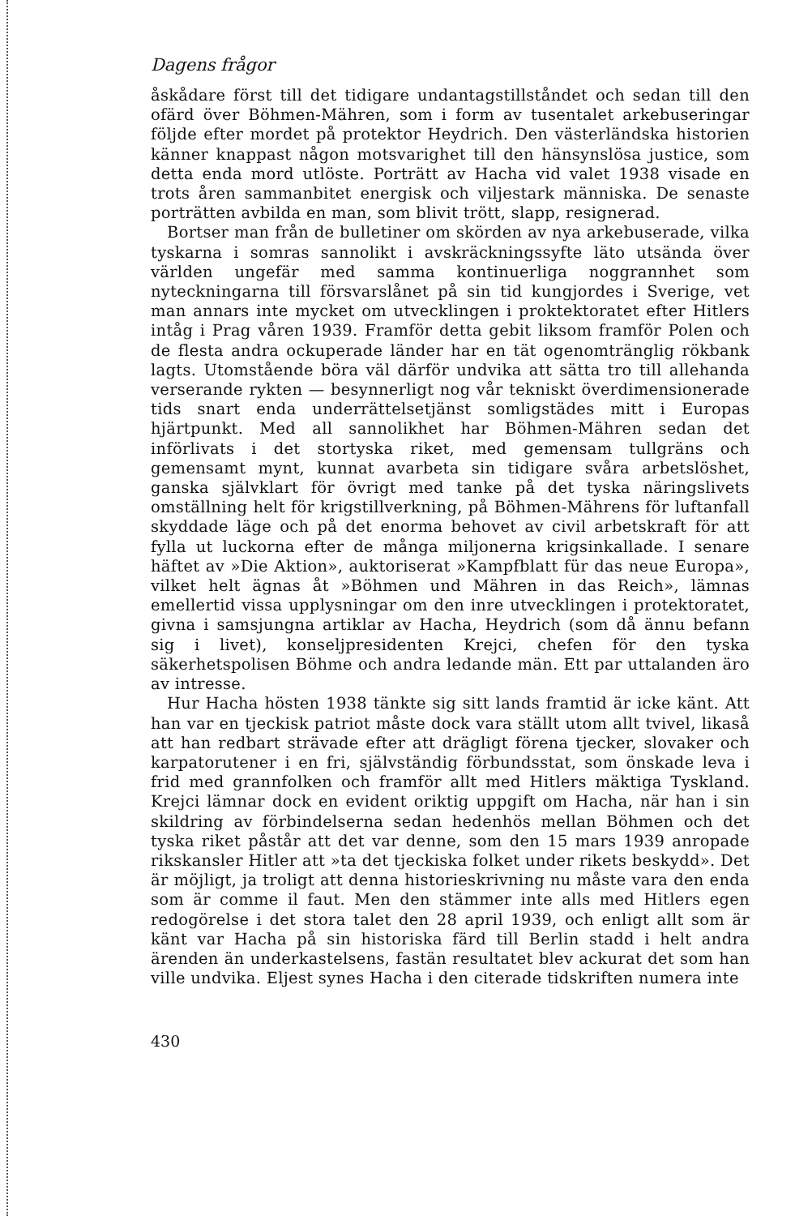Dagens frågor
åskådare först till det tidigare undantagstillståndet och sedan till den ofärd över Böhmen-Mähren, som i form av tusentalet arkebuseringar följde efter mordet på protektor Heydrich. Den västerländska historien känner knappast någon motsvarighet till den hänsynslösa justice, som detta enda mord utlöste. Porträtt av Hacha vid valet 1938 visade en trots åren sammanbitet energisk och viljestark människa. De senaste porträtten avbilda en man, som blivit trött, slapp, resignerad.
Bortser man från de bulletiner om skörden av nya arkebuserade, vilka tyskarna i somras sannolikt i avskräckningssyfte läto utsända över världen ungefär med samma kontinuerliga noggrannhet som nyteckningarna till försvarslånet på sin tid kungjordes i Sverige, vet man annars inte mycket om utvecklingen i proktektoratet efter Hitlers intåg i Prag våren 1939. Framför detta gebit liksom framför Polen och de flesta andra ockuperade länder har en tät ogenomtränglig rökbank lagts. Utomstående böra väl därför undvika att sätta tro till allehanda verserande rykten — besynnerligt nog vår tekniskt överdimensionerade tids snart enda underrättelsetjänst somligstädes mitt i Europas hjärtpunkt. Med all sannolikhet har Böhmen-Mähren sedan det införlivats i det stortyska riket, med gemensam tullgräns och gemensamt mynt, kunnat avarbeta sin tidigare svåra arbetslöshet, ganska självklart för övrigt med tanke på det tyska näringslivets omställning helt för krigstillverkning, på Böhmen-Mährens för luftanfall skyddade läge och på det enorma behovet av civil arbetskraft för att fylla ut luckorna efter de många miljonerna krigsinkallade. I senare häftet av »Die Aktion», auktoriserat »Kampfblatt für das neue Europa», vilket helt ägnas åt »Böhmen und Mähren in das Reich», lämnas emellertid vissa upplysningar om den inre utvecklingen i protektoratet, givna i samsjungna artiklar av Hacha, Heydrich (som då ännu befann sig i livet), konseljpresidenten Krejci, chefen för den tyska säkerhetspolisen Böhme och andra ledande män. Ett par uttalanden äro av intresse.
Hur Hacha hösten 1938 tänkte sig sitt lands framtid är icke känt. Att han var en tjeckisk patriot måste dock vara ställt utom allt tvivel, likaså att han redbart strävade efter att drägligt förena tjecker, slovaker och karpatorutener i en fri, självständig förbundsstat, som önskade leva i frid med grannfolken och framför allt med Hitlers mäktiga Tyskland. Krejci lämnar dock en evident oriktig uppgift om Hacha, när han i sin skildring av förbindelserna sedan hedenhös mellan Böhmen och det tyska riket påstår att det var denne, som den 15 mars 1939 anropade rikskansler Hitler att »ta det tjeckiska folket under rikets beskydd». Det är möjligt, ja troligt att denna historieskrivning nu måste vara den enda som är comme il faut. Men den stämmer inte alls med Hitlers egen redogörelse i det stora talet den 28 april 1939, och enligt allt som är känt var Hacha på sin historiska färd till Berlin stadd i helt andra ärenden än underkastelsens, fastän resultatet blev ackurat det som han ville undvika. Eljest synes Hacha i den citerade tidskriften numera inte
430